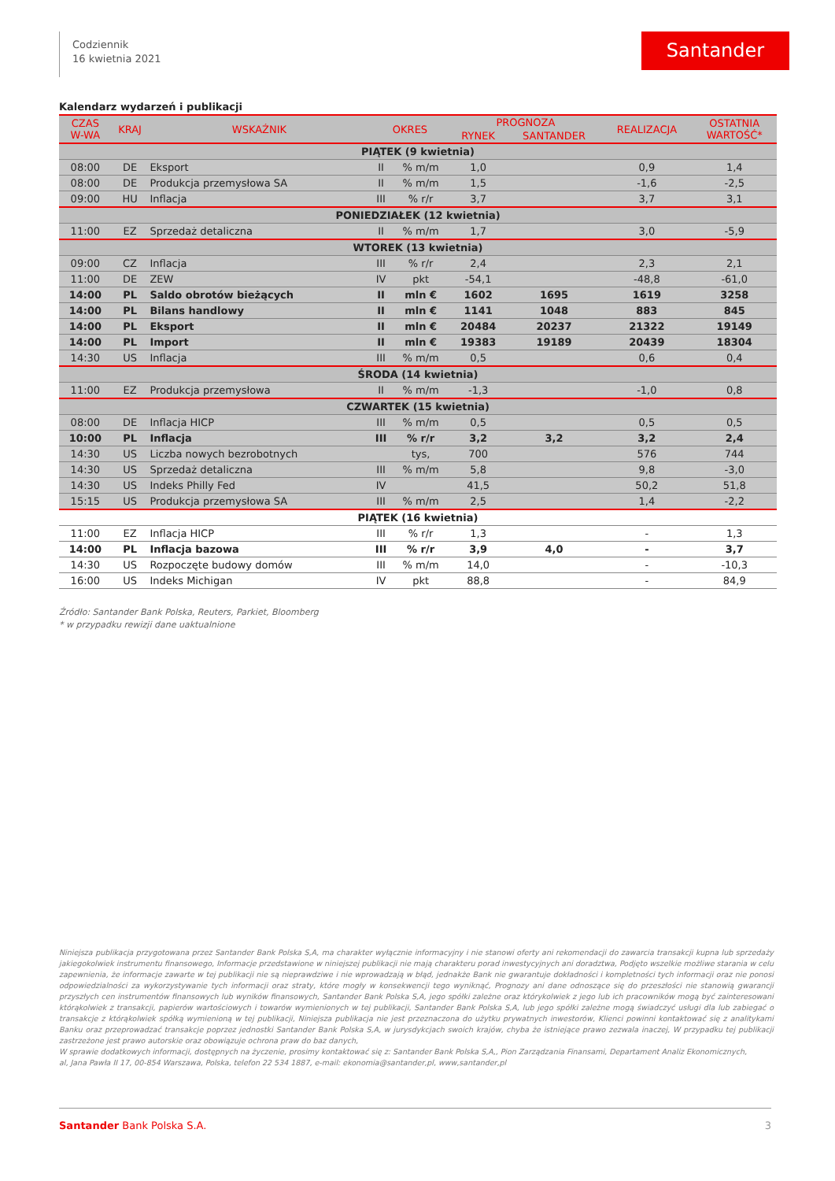Codziennik
16 kwietnia 2021
Santander
Kalendarz wydarzeń i publikacji
| CZAS W-WA | KRAJ | WSKAŹNIK | OKRES | | PROGNOZA | | REALIZACJA | OSTATNIA WARTOŚĆ* |
| --- | --- | --- | --- | --- | --- | --- | --- | --- |
| | | | | | RYNEK | SANTANDER | | |
| PIĄTEK (9 kwietnia) | | | | | | | | |
| 08:00 | DE | Eksport | II | % m/m | 1,0 | | 0,9 | 1,4 |
| 08:00 | DE | Produkcja przemysłowa SA | II | % m/m | 1,5 | | -1,6 | -2,5 |
| 09:00 | HU | Inflacja | III | % r/r | 3,7 | | 3,7 | 3,1 |
| PONIEDZIAŁEK (12 kwietnia) | | | | | | | | |
| 11:00 | EZ | Sprzedaż detaliczna | II | % m/m | 1,7 | | 3,0 | -5,9 |
| WTOREK (13 kwietnia) | | | | | | | | |
| 09:00 | CZ | Inflacja | III | % r/r | 2,4 | | 2,3 | 2,1 |
| 11:00 | DE | ZEW | IV | pkt | -54,1 | | -48,8 | -61,0 |
| 14:00 | PL | Saldo obrotów bieżących | II | mln € | 1602 | 1695 | 1619 | 3258 |
| 14:00 | PL | Bilans handlowy | II | mln € | 1141 | 1048 | 883 | 845 |
| 14:00 | PL | Eksport | II | mln € | 20484 | 20237 | 21322 | 19149 |
| 14:00 | PL | Import | II | mln € | 19383 | 19189 | 20439 | 18304 |
| 14:30 | US | Inflacja | III | % m/m | 0,5 | | 0,6 | 0,4 |
| ŚRODA (14 kwietnia) | | | | | | | | |
| 11:00 | EZ | Produkcja przemysłowa | II | % m/m | -1,3 | | -1,0 | 0,8 |
| CZWARTEK (15 kwietnia) | | | | | | | | |
| 08:00 | DE | Inflacja HICP | III | % m/m | 0,5 | | 0,5 | 0,5 |
| 10:00 | PL | Inflacja | III | % r/r | 3,2 | 3,2 | 3,2 | 2,4 |
| 14:30 | US | Liczba nowych bezrobotnych | | tys, | 700 | | 576 | 744 |
| 14:30 | US | Sprzedaż detaliczna | III | % m/m | 5,8 | | 9,8 | -3,0 |
| 14:30 | US | Indeks Philly Fed | IV | | 41,5 | | 50,2 | 51,8 |
| 15:15 | US | Produkcja przemysłowa SA | III | % m/m | 2,5 | | 1,4 | -2,2 |
| PIĄTEK (16 kwietnia) | | | | | | | | |
| 11:00 | EZ | Inflacja HICP | III | % r/r | 1,3 | | - | 1,3 |
| 14:00 | PL | Inflacja bazowa | III | % r/r | 3,9 | 4,0 | - | 3,7 |
| 14:30 | US | Rozpoczęte budowy domów | III | % m/m | 14,0 | | - | -10,3 |
| 16:00 | US | Indeks Michigan | IV | pkt | 88,8 | | - | 84,9 |
Źródło: Santander Bank Polska, Reuters, Parkiet, Bloomberg
* w przypadku rewizji dane uaktualnione
Niniejsza publikacja przygotowana przez Santander Bank Polska S,A, ma charakter wyłącznie informacyjny i nie stanowi oferty ani rekomendacji do zawarcia transakcji kupna lub sprzedaży jakiegokolwiek instrumentu finansowego, Informacje przedstawione w niniejszej publikacji nie mają charakteru porad inwestycyjnych ani doradztwa, Podjęto wszelkie możliwe starania w celu zapewnienia, że informacje zawarte w tej publikacji nie są nieprawdziwe i nie wprowadzają w błąd, jednakże Bank nie gwarantuje dokładności i kompletności tych informacji oraz nie ponosi odpowiedzialności za wykorzystywanie tych informacji oraz straty, które mogły w konsekwencji tego wyniknąć, Prognozy ani dane odnoszące się do przeszłości nie stanowią gwarancji przyszłych cen instrumentów finansowych lub wyników finansowych, Santander Bank Polska S,A, jego spółki zależne oraz którykolwiek z jego lub ich pracowników mogą być zainteresowani którąkolwiek z transakcji, papierów wartościowych i towarów wymienionych w tej publikacji, Santander Bank Polska S,A, lub jego spółki zależne mogą świadczyć usługi dla lub zabiegać o transakcje z którąkolwiek spółką wymienioną w tej publikacji, Niniejsza publikacja nie jest przeznaczona do użytku prywatnych inwestorów, Klienci powinni kontaktować się z analitykami Banku oraz przeprowadzać transakcje poprzez jednostki Santander Bank Polska S,A, w jurysdykcjach swoich krajów, chyba że istniejące prawo zezwala inaczej, W przypadku tej publikacji zastrzeżone jest prawo autorskie oraz obowiązuje ochrona praw do baz danych,
W sprawie dodatkowych informacji, dostępnych na życzenie, prosimy kontaktować się z: Santander Bank Polska S,A,, Pion Zarządzania Finansami, Departament Analiz Ekonomicznych,
al, Jana Pawła II 17, 00-854 Warszawa, Polska, telefon 22 534 1887, e-mail: ekonomia@santander,pl, www,santander,pl
Santander Bank Polska S.A. 3